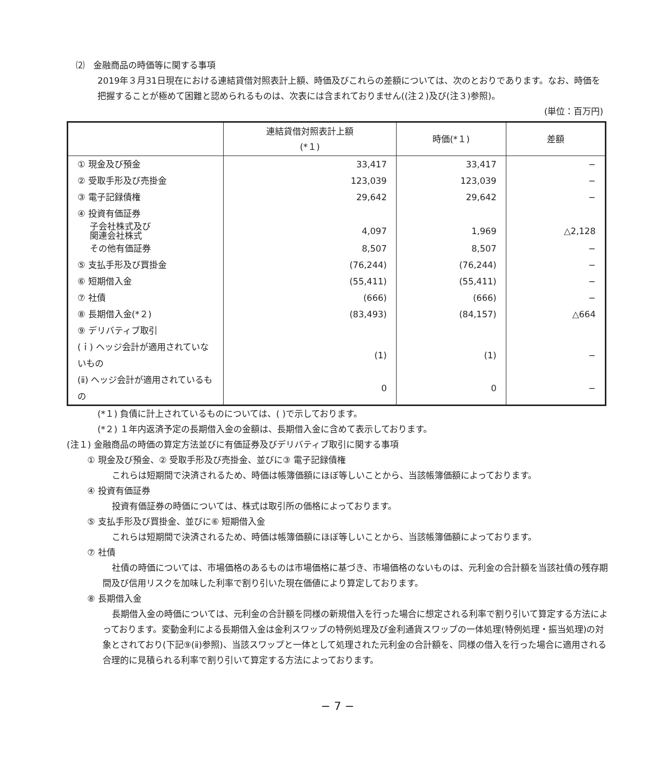⑵　金融商品の時価等に関する事項
2019年３月31日現在における連結貸借対照表計上額、時価及びこれらの差額については、次のとおりであります。なお、時価を把握することが極めて困難と認められるものは、次表には含まれておりません((注２)及び(注３)参照)。
(単位：百万円)
| | 連結貸借対照表計上額 (*１) | 時価(*１) | 差額 |
| --- | --- | --- | --- |
| ① 現金及び預金 | 33,417 | 33,417 | − |
| ② 受取手形及び売掛金 | 123,039 | 123,039 | − |
| ③ 電子記録債権 | 29,642 | 29,642 | − |
| ④ 投資有価証券 | | | |
| 子会社株式及び 関連会社株式 | 4,097 | 1,969 | △2,128 |
| その他有価証券 | 8,507 | 8,507 | − |
| ⑤ 支払手形及び買掛金 | (76,244) | (76,244) | − |
| ⑥ 短期借入金 | (55,411) | (55,411) | − |
| ⑦ 社債 | (666) | (666) | − |
| ⑧ 長期借入金(*２) | (83,493) | (84,157) | △664 |
| ⑨ デリバティブ取引 | | | |
| (ｉ) ヘッジ会計が適用されていないもの | (1) | (1) | − |
| (ⅱ) ヘッジ会計が適用されているもの | 0 | 0 | − |
(*１) 負債に計上されているものについては、( )で示しております。
(*２) １年内返済予定の長期借入金の金額は、長期借入金に含めて表示しております。
(注１) 金融商品の時価の算定方法並びに有価証券及びデリバティブ取引に関する事項
① 現金及び預金、② 受取手形及び売掛金、並びに③ 電子記録債権
これらは短期間で決済されるため、時価は帳簿価額にほぼ等しいことから、当該帳簿価額によっております。
④ 投資有価証券
投資有価証券の時価については、株式は取引所の価格によっております。
⑤ 支払手形及び買掛金、並びに⑥ 短期借入金
これらは短期間で決済されるため、時価は帳簿価額にほぼ等しいことから、当該帳簿価額によっております。
⑦ 社債
社債の時価については、市場価格のあるものは市場価格に基づき、市場価格のないものは、元利金の合計額を当該社債の残存期間及び信用リスクを加味した利率で割り引いた現在価値により算定しております。
⑧ 長期借入金
長期借入金の時価については、元利金の合計額を同様の新規借入を行った場合に想定される利率で割り引いて算定する方法によっております。変動金利による長期借入金は金利スワップの特例処理及び金利通貨スワップの一体処理(特例処理・振当処理)の対象とされており(下記⑨(ⅱ)参照)、当該スワップと一体として処理された元利金の合計額を、同様の借入を行った場合に適用される合理的に見積られる利率で割り引いて算定する方法によっております。
− 7 −